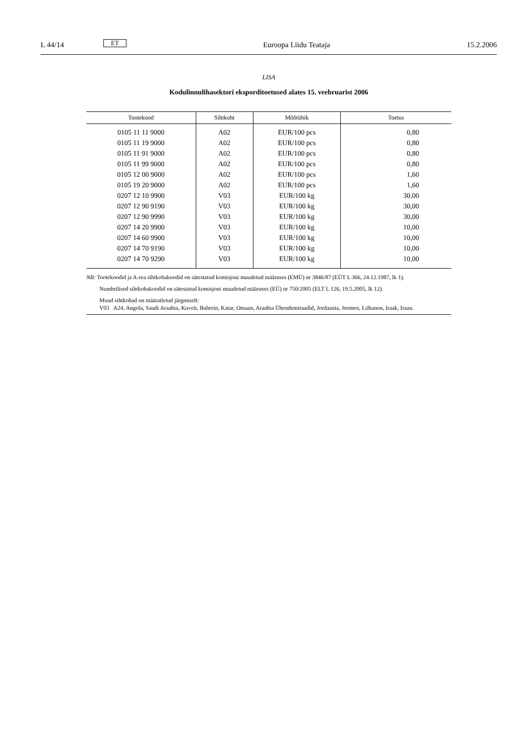L 44/14 ET Euroopa Liidu Teataja 15.2.2006
LISA
Kodulinnulihasektori eksporditoetused alates 15. veebruarist 2006
| Tootekood | Sihtkoht | Mõõtühik | Toetus |
| --- | --- | --- | --- |
| 0105 11 11 9000 | A02 | EUR/100 pcs | 0,80 |
| 0105 11 19 9000 | A02 | EUR/100 pcs | 0,80 |
| 0105 11 91 9000 | A02 | EUR/100 pcs | 0,80 |
| 0105 11 99 9000 | A02 | EUR/100 pcs | 0,80 |
| 0105 12 00 9000 | A02 | EUR/100 pcs | 1,60 |
| 0105 19 20 9000 | A02 | EUR/100 pcs | 1,60 |
| 0207 12 10 9900 | V03 | EUR/100 kg | 30,00 |
| 0207 12 90 9190 | V03 | EUR/100 kg | 30,00 |
| 0207 12 90 9990 | V03 | EUR/100 kg | 30,00 |
| 0207 14 20 9900 | V03 | EUR/100 kg | 10,00 |
| 0207 14 60 9900 | V03 | EUR/100 kg | 10,00 |
| 0207 14 70 9190 | V03 | EUR/100 kg | 10,00 |
| 0207 14 70 9290 | V03 | EUR/100 kg | 10,00 |
NB: Tootekoodid ja A-rea sihtkohakoodid on sätestatud komisjoni muudetud määruses (EMÜ) nr 3846/87 (EÜT L 366, 24.12.1987, lk 1).
Numbrilised sihtkohakoodid on sätestatud komisjoni muudetud määruses (EÜ) nr 750/2005 (ELT L 126, 19.5.2005, lk 12).
Muud sihtkohad on määratletud järgmiselt:
V03 A24, Angola, Saudi Araabia, Kuveit, Bahrein, Katar, Omaan, Araabia Ühendemiraadid, Jordaania, Jeemen, Liibanon, Iraak, Iraan.